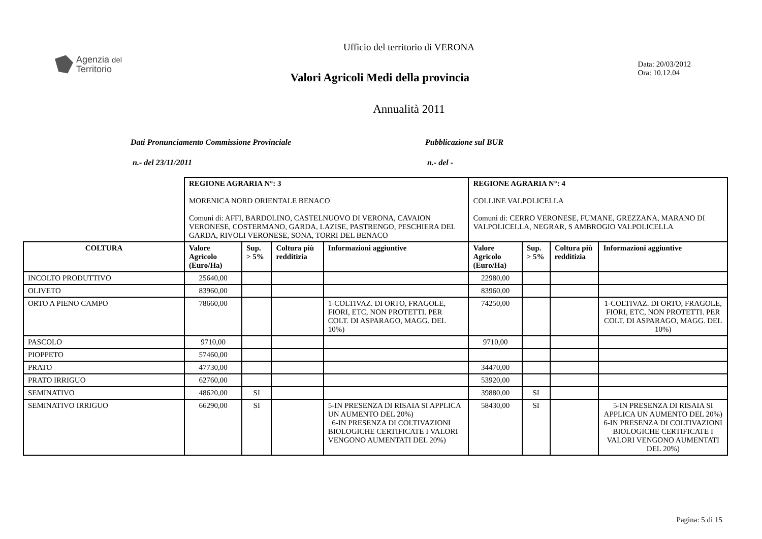Ufficio del territorio di VERONA
Agenzia del
Territorio
Valori Agricoli Medi della provincia
Data: 20/03/2012
Ora: 10.12.04
Annualità 2011
Dati Pronunciamento Commissione Provinciale
n.- del 23/11/2011
Pubblicazione sul BUR
n.- del -
| | REGIONE AGRARIA N°: 3 MORENICA NORD ORIENTALE BENACO Comuni di: AFFI, BARDOLINO, CASTELNUOVO DI VERONA, CAVAION VERONESE, COSTERMANO, GARDA, LAZISE, PASTRENGO, PESCHIERA DEL GARDA, RIVOLI VERONESE, SONA, TORRI DEL BENACO | | | | REGIONE AGRARIA N°: 4 COLLINE VALPOLICELLA Comuni di: CERRO VERONESE, FUMANE, GREZZANA, MARANO DI VALPOLICELLA, NEGRAR, S AMBROGIO VALPOLICELLA | | | |
| COLTURA | Valore Agricolo (Euro/Ha) | Sup. > 5% | Coltura più redditizia | Informazioni aggiuntive | Valore Agricolo (Euro/Ha) | Sup. > 5% | Coltura più redditizia | Informazioni aggiuntive |
| INCOLTO PRODUTTIVO | 25640,00 | | | | 22980,00 | | | |
| OLIVETO | 83960,00 | | | | 83960,00 | | | |
| ORTO A PIENO CAMPO | 78660,00 | | | 1-COLTIVAZ. DI ORTO, FRAGOLE, FIORI, ETC, NON PROTETTI. PER COLT. DI ASPARAGO, MAGG. DEL 10%) | 74250,00 | | | 1-COLTIVAZ. DI ORTO, FRAGOLE, FIORI, ETC, NON PROTETTI. PER COLT. DI ASPARAGO, MAGG. DEL 10%) |
| PASCOLO | 9710,00 | | | | 9710,00 | | | |
| PIOPPETO | 57460,00 | | | | | | | |
| PRATO | 47730,00 | | | | 34470,00 | | | |
| PRATO IRRIGUO | 62760,00 | | | | 53920,00 | | | |
| SEMINATIVO | 48620,00 | SI | | | 39880,00 | SI | | |
| SEMINATIVO IRRIGUO | 66290,00 | SI | | 5-IN PRESENZA DI RISAIA SI APPLICA UN AUMENTO DEL 20%) 6-IN PRESENZA DI COLTIVAZIONI BIOLOGICHE CERTIFICATE I VALORI VENGONO AUMENTATI DEL 20%) | 58430,00 | SI | | 5-IN PRESENZA DI RISAIA SI APPLICA UN AUMENTO DEL 20%) 6-IN PRESENZA DI COLTIVAZIONI BIOLOGICHE CERTIFICATE I VALORI VENGONO AUMENTATI DEL 20%) |
Pagina: 5 di 15